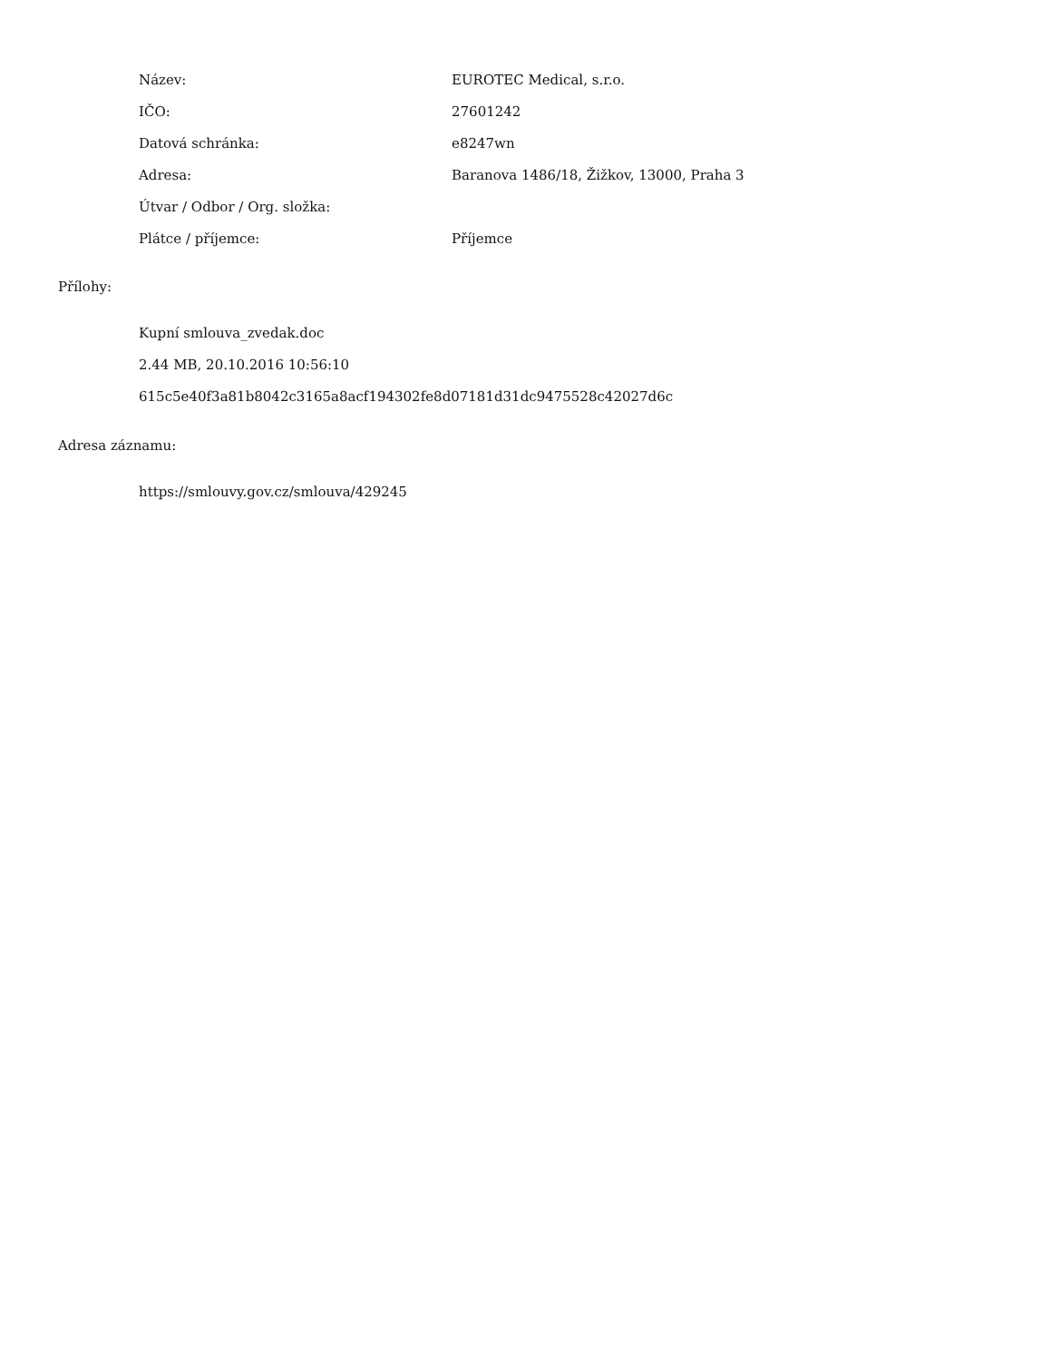| Název: | EUROTEC Medical, s.r.o. |
| IČO: | 27601242 |
| Datová schránka: | e8247wn |
| Adresa: | Baranova 1486/18, Žižkov, 13000, Praha 3 |
| Útvar / Odbor / Org. složka: | |
| Plátce / příjemce: | Příjemce |
Přílohy:
Kupní smlouva_zvedak.doc
2.44 MB, 20.10.2016 10:56:10
615c5e40f3a81b8042c3165a8acf194302fe8d07181d31dc9475528c42027d6c
Adresa záznamu:
https://smlouvy.gov.cz/smlouva/429245